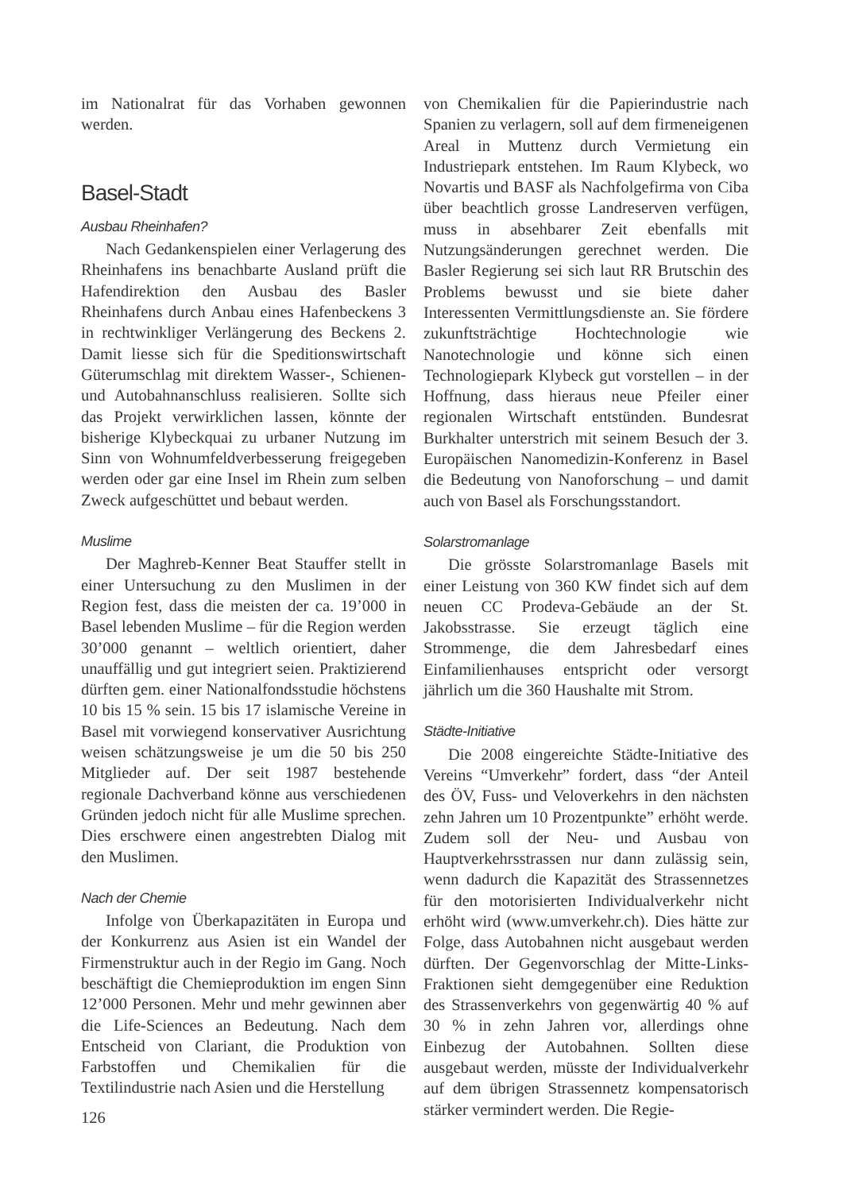im Nationalrat für das Vorhaben gewonnen werden.
Basel-Stadt
Ausbau Rheinhafen?
Nach Gedankenspielen einer Verlagerung des Rheinhafens ins benachbarte Ausland prüft die Hafendirektion den Ausbau des Basler Rheinhafens durch Anbau eines Hafenbeckens 3 in rechtwinkliger Verlängerung des Beckens 2. Damit liesse sich für die Speditionswirtschaft Güterumschlag mit direktem Wasser-, Schienen- und Autobahnanschluss realisieren. Sollte sich das Projekt verwirklichen lassen, könnte der bisherige Klybeckquai zu urbaner Nutzung im Sinn von Wohnumfeldverbesserung freigegeben werden oder gar eine Insel im Rhein zum selben Zweck aufgeschüttet und bebaut werden.
Muslime
Der Maghreb-Kenner Beat Stauffer stellt in einer Untersuchung zu den Muslimen in der Region fest, dass die meisten der ca. 19’000 in Basel lebenden Muslime – für die Region werden 30’000 genannt – weltlich orientiert, daher unauffällig und gut integriert seien. Praktizierend dürften gem. einer Nationalfondsstudie höchstens 10 bis 15 % sein. 15 bis 17 islamische Vereine in Basel mit vorwiegend konservativer Ausrichtung weisen schätzungsweise je um die 50 bis 250 Mitglieder auf. Der seit 1987 bestehende regionale Dachverband könne aus verschiedenen Gründen jedoch nicht für alle Muslime sprechen. Dies erschwere einen angestrebten Dialog mit den Muslimen.
Nach der Chemie
Infolge von Überkapazitäten in Europa und der Konkurrenz aus Asien ist ein Wandel der Firmenstruktur auch in der Regio im Gang. Noch beschäftigt die Chemieproduktion im engen Sinn 12’000 Personen. Mehr und mehr gewinnen aber die Life-Sciences an Bedeutung. Nach dem Entscheid von Clariant, die Produktion von Farbstoffen und Chemikalien für die Textilindustrie nach Asien und die Herstellung
von Chemikalien für die Papierindustrie nach Spanien zu verlagern, soll auf dem firmeneigenen Areal in Muttenz durch Vermietung ein Industriepark entstehen. Im Raum Klybeck, wo Novartis und BASF als Nachfolgefirma von Ciba über beachtlich grosse Landreserven verfügen, muss in absehbarer Zeit ebenfalls mit Nutzungsänderungen gerechnet werden. Die Basler Regierung sei sich laut RR Brutschin des Problems bewusst und sie biete daher Interessenten Vermittlungsdienste an. Sie fördere zukunftsträchtige Hochtechnologie wie Nanotechnologie und könne sich einen Technologiepark Klybeck gut vorstellen – in der Hoffnung, dass hieraus neue Pfeiler einer regionalen Wirtschaft entstünden. Bundesrat Burkhalter unterstrich mit seinem Besuch der 3. Europäischen Nanomedizin-Konferenz in Basel die Bedeutung von Nanoforschung – und damit auch von Basel als Forschungsstandort.
Solarstromanlage
Die grösste Solarstromanlage Basels mit einer Leistung von 360 KW findet sich auf dem neuen CC Prodeva-Gebäude an der St. Jakobsstrasse. Sie erzeugt täglich eine Strommenge, die dem Jahresbedarf eines Einfamilienhauses entspricht oder versorgt jährlich um die 360 Haushalte mit Strom.
Städte-Initiative
Die 2008 eingereichte Städte-Initiative des Vereins “Umverkehr” fordert, dass “der Anteil des ÖV, Fuss- und Veloverkehrs in den nächsten zehn Jahren um 10 Prozentpunkte” erhöht werde. Zudem soll der Neu- und Ausbau von Hauptverkehrsstrassen nur dann zulässig sein, wenn dadurch die Kapazität des Strassennetzes für den motorisierten Individualverkehr nicht erhöht wird (www.umverkehr.ch). Dies hätte zur Folge, dass Autobahnen nicht ausgebaut werden dürften. Der Gegenvorschlag der Mitte-Links-Fraktionen sieht demgegenüber eine Reduktion des Strassenverkehrs von gegenwärtig 40 % auf 30 % in zehn Jahren vor, allerdings ohne Einbezug der Autobahnen. Sollten diese ausgebaut werden, müsste der Individualverkehr auf dem übrigen Strassennetz kompensatorisch stärker vermindert werden. Die Regie-
126